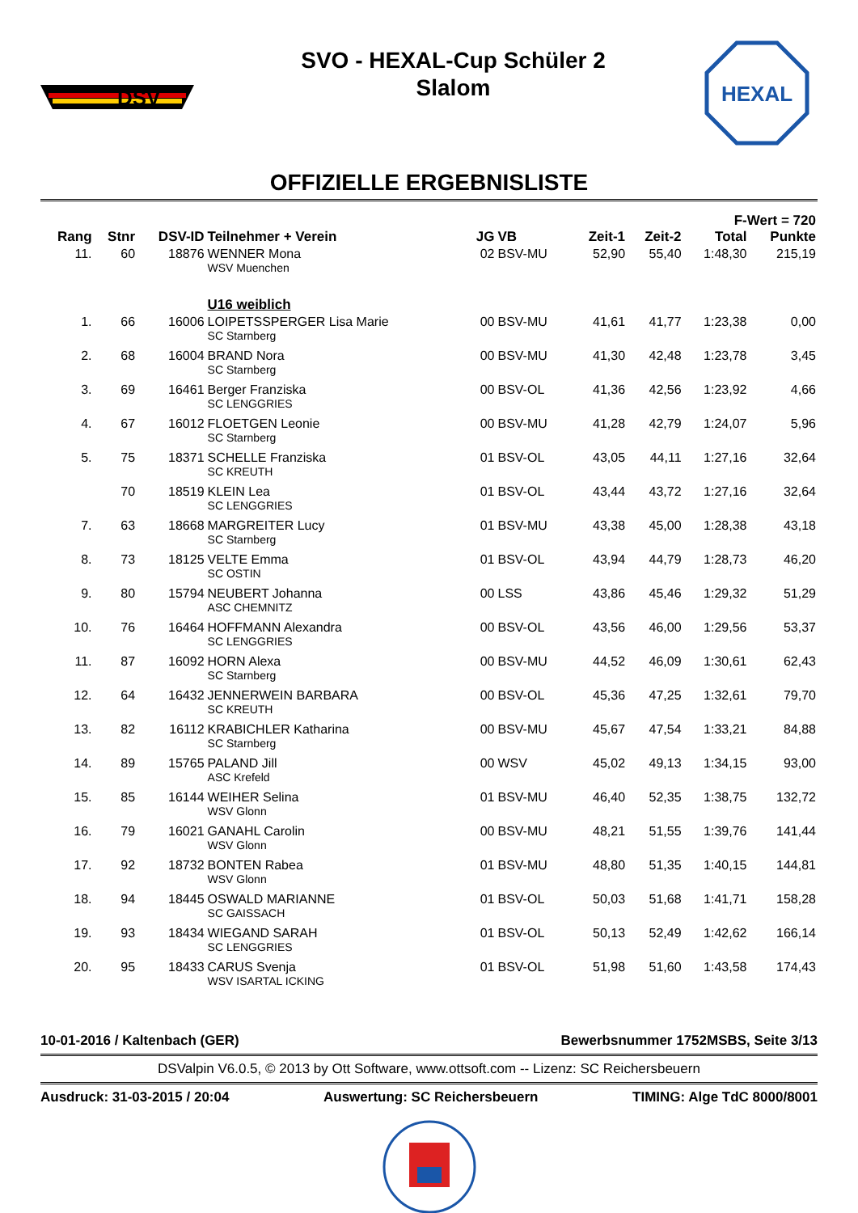DSV
SVO - HEXAL-Cup Schüler 2
Slalom
HEXAL
OFFIZIELLE ERGEBNISLISTE
| | | | | | | | | F-Wert = 720 | |
| --- | --- | --- | --- | --- | --- | --- | --- | --- | --- |
| Rang | Stnr | DSV-ID | Teilnehmer + Verein | JG | VB | Zeit-1 | Zeit-2 | Total | Punkte |
| 11. | 60 | 18876 | WENNER Mona | 02 | BSV-MU | 52,90 | 55,40 | 1:48,30 | 215,19 |
| | | | WSV Muenchen | | | | | | |
| | | | U16 weiblich | | | | | | |
| 1. | 66 | 16006 | LOIPETSSPERGER Lisa Marie | 00 | BSV-MU | 41,61 | 41,77 | 1:23,38 | 0,00 |
| | | | SC Starnberg | | | | | | |
| 2. | 68 | 16004 | BRAND Nora | 00 | BSV-MU | 41,30 | 42,48 | 1:23,78 | 3,45 |
| | | | SC Starnberg | | | | | | |
| 3. | 69 | 16461 | Berger Franziska | 00 | BSV-OL | 41,36 | 42,56 | 1:23,92 | 4,66 |
| | | | SC LENGGRIES | | | | | | |
| 4. | 67 | 16012 | FLOETGEN Leonie | 00 | BSV-MU | 41,28 | 42,79 | 1:24,07 | 5,96 |
| | | | SC Starnberg | | | | | | |
| 5. | 75 | 18371 | SCHELLE Franziska | 01 | BSV-OL | 43,05 | 44,11 | 1:27,16 | 32,64 |
| | | | SC KREUTH | | | | | | |
| | 70 | 18519 | KLEIN Lea | 01 | BSV-OL | 43,44 | 43,72 | 1:27,16 | 32,64 |
| | | | SC LENGGRIES | | | | | | |
| 7. | 63 | 18668 | MARGREITER Lucy | 01 | BSV-MU | 43,38 | 45,00 | 1:28,38 | 43,18 |
| | | | SC Starnberg | | | | | | |
| 8. | 73 | 18125 | VELTE Emma | 01 | BSV-OL | 43,94 | 44,79 | 1:28,73 | 46,20 |
| | | | SC OSTIN | | | | | | |
| 9. | 80 | 15794 | NEUBERT Johanna | 00 | LSS | 43,86 | 45,46 | 1:29,32 | 51,29 |
| | | | ASC CHEMNITZ | | | | | | |
| 10. | 76 | 16464 | HOFFMANN Alexandra | 00 | BSV-OL | 43,56 | 46,00 | 1:29,56 | 53,37 |
| | | | SC LENGGRIES | | | | | | |
| 11. | 87 | 16092 | HORN Alexa | 00 | BSV-MU | 44,52 | 46,09 | 1:30,61 | 62,43 |
| | | | SC Starnberg | | | | | | |
| 12. | 64 | 16432 | JENNERWEIN BARBARA | 00 | BSV-OL | 45,36 | 47,25 | 1:32,61 | 79,70 |
| | | | SC KREUTH | | | | | | |
| 13. | 82 | 16112 | KRABICHLER Katharina | 00 | BSV-MU | 45,67 | 47,54 | 1:33,21 | 84,88 |
| | | | SC Starnberg | | | | | | |
| 14. | 89 | 15765 | PALAND Jill | 00 | WSV | 45,02 | 49,13 | 1:34,15 | 93,00 |
| | | | ASC Krefeld | | | | | | |
| 15. | 85 | 16144 | WEIHER Selina | 01 | BSV-MU | 46,40 | 52,35 | 1:38,75 | 132,72 |
| | | | WSV Glonn | | | | | | |
| 16. | 79 | 16021 | GANAHL Carolin | 00 | BSV-MU | 48,21 | 51,55 | 1:39,76 | 141,44 |
| | | | WSV Glonn | | | | | | |
| 17. | 92 | 18732 | BONTEN Rabea | 01 | BSV-MU | 48,80 | 51,35 | 1:40,15 | 144,81 |
| | | | WSV Glonn | | | | | | |
| 18. | 94 | 18445 | OSWALD MARIANNE | 01 | BSV-OL | 50,03 | 51,68 | 1:41,71 | 158,28 |
| | | | SC GAISSACH | | | | | | |
| 19. | 93 | 18434 | WIEGAND SARAH | 01 | BSV-OL | 50,13 | 52,49 | 1:42,62 | 166,14 |
| | | | SC LENGGRIES | | | | | | |
| 20. | 95 | 18433 | CARUS Svenja | 01 | BSV-OL | 51,98 | 51,60 | 1:43,58 | 174,43 |
| | | | WSV ISARTAL ICKING | | | | | | |
10-01-2016 / Kaltenbach (GER) Bewerbsnummer 1752MSBS, Seite 3/13
DSValpin V6.0.5, © 2013 by Ott Software, www.ottsoft.com -- Lizenz: SC Reichersbeuern
Ausdruck: 31-03-2015 / 20:04 Auswertung: SC Reichersbeuern TIMING: Alge TdC 8000/8001